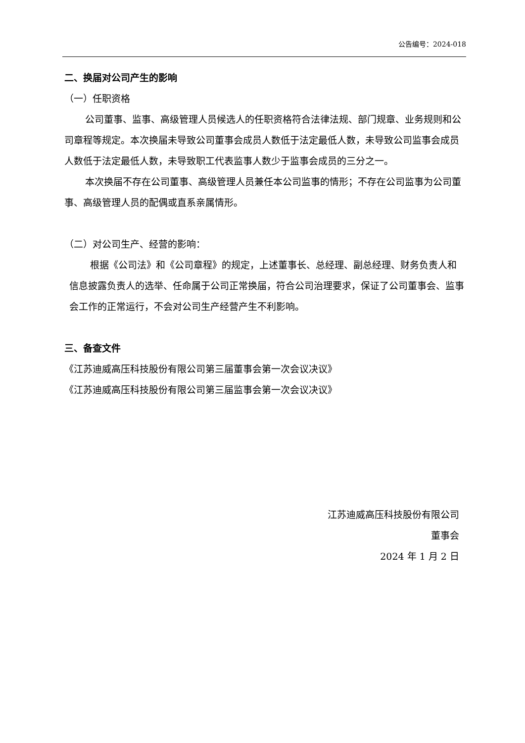公告编号：2024-018
二、换届对公司产生的影响
（一）任职资格
公司董事、监事、高级管理人员候选人的任职资格符合法律法规、部门规章、业务规则和公司章程等规定。本次换届未导致公司董事会成员人数低于法定最低人数，未导致公司监事会成员人数低于法定最低人数，未导致职工代表监事人数少于监事会成员的三分之一。
本次换届不存在公司董事、高级管理人员兼任本公司监事的情形；不存在公司监事为公司董事、高级管理人员的配偶或直系亲属情形。
（二）对公司生产、经营的影响：
根据《公司法》和《公司章程》的规定，上述董事长、总经理、副总经理、财务负责人和信息披露负责人的选举、任命属于公司正常换届，符合公司治理要求，保证了公司董事会、监事会工作的正常运行，不会对公司生产经营产生不利影响。
三、备查文件
《江苏迪威高压科技股份有限公司第三届董事会第一次会议决议》
《江苏迪威高压科技股份有限公司第三届监事会第一次会议决议》
江苏迪威高压科技股份有限公司
董事会
2024 年 1 月 2 日